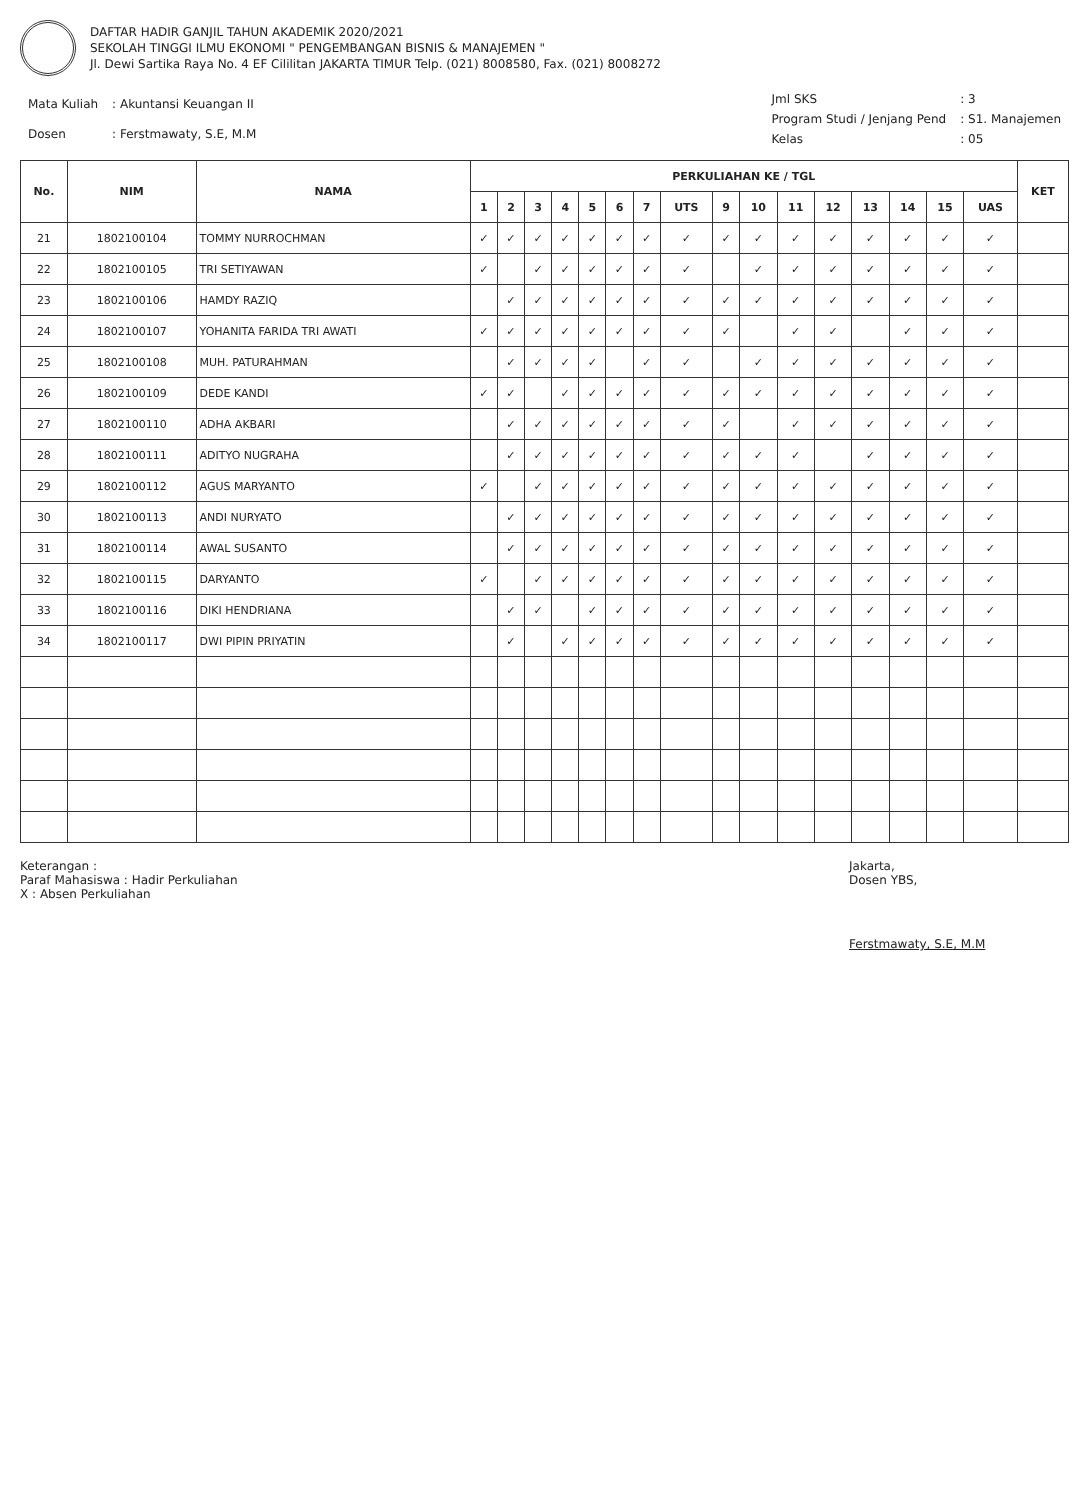DAFTAR HADIR GANJIL TAHUN AKADEMIK 2020/2021
SEKOLAH TINGGI ILMU EKONOMI " PENGEMBANGAN BISNIS & MANAJEMEN "
Jl. Dewi Sartika Raya No. 4 EF Cililitan JAKARTA TIMUR Telp. (021) 8008580, Fax. (021) 8008272
| Mata Kuliah | : Akuntansi Keuangan II |
| Dosen | : Ferstmawaty, S.E, M.M |
| Jml SKS | : 3 |
| Program Studi / Jenjang Pend | : S1. Manajemen |
| Kelas | : 05 |
| No. | NIM | NAMA | PERKULIAHAN KE / TGL | | | | | | | | | | | | | | | | KET |
| --- | --- | --- | --- | --- | --- | --- | --- | --- | --- | --- | --- | --- | --- | --- | --- | --- | --- | --- | --- |
| | | | 1 | 2 | 3 | 4 | 5 | 6 | 7 | UTS | 9 | 10 | 11 | 12 | 13 | 14 | 15 | UAS | |
| 21 | 1802100104 | TOMMY NURROCHMAN | ✓ | ✓ | ✓ | ✓ | ✓ | ✓ | ✓ | ✓ | ✓ | ✓ | ✓ | ✓ | ✓ | ✓ | ✓ | ✓ | |
| 22 | 1802100105 | TRI SETIYAWAN | ✓ | | ✓ | ✓ | ✓ | ✓ | ✓ | ✓ | | ✓ | ✓ | ✓ | ✓ | ✓ | ✓ | ✓ | |
| 23 | 1802100106 | HAMDY RAZIQ | | ✓ | ✓ | ✓ | ✓ | ✓ | ✓ | ✓ | ✓ | ✓ | ✓ | ✓ | ✓ | ✓ | ✓ | ✓ | |
| 24 | 1802100107 | YOHANITA FARIDA TRI AWATI | ✓ | ✓ | ✓ | ✓ | ✓ | ✓ | ✓ | ✓ | ✓ | | ✓ | ✓ | | ✓ | ✓ | ✓ | |
| 25 | 1802100108 | MUH. PATURAHMAN | | ✓ | ✓ | ✓ | ✓ | | ✓ | ✓ | | ✓ | ✓ | ✓ | ✓ | ✓ | ✓ | ✓ | |
| 26 | 1802100109 | DEDE KANDI | ✓ | ✓ | | ✓ | ✓ | ✓ | ✓ | ✓ | ✓ | ✓ | ✓ | ✓ | ✓ | ✓ | ✓ | ✓ | |
| 27 | 1802100110 | ADHA AKBARI | | ✓ | ✓ | ✓ | ✓ | ✓ | ✓ | ✓ | ✓ | | ✓ | ✓ | ✓ | ✓ | ✓ | ✓ | |
| 28 | 1802100111 | ADITYO NUGRAHA | | ✓ | ✓ | ✓ | ✓ | ✓ | ✓ | ✓ | ✓ | ✓ | ✓ | | ✓ | ✓ | ✓ | ✓ | |
| 29 | 1802100112 | AGUS MARYANTO | ✓ | | ✓ | ✓ | ✓ | ✓ | ✓ | ✓ | ✓ | ✓ | ✓ | ✓ | ✓ | ✓ | ✓ | ✓ | |
| 30 | 1802100113 | ANDI NURYATO | | ✓ | ✓ | ✓ | ✓ | ✓ | ✓ | ✓ | ✓ | ✓ | ✓ | ✓ | ✓ | ✓ | ✓ | ✓ | |
| 31 | 1802100114 | AWAL SUSANTO | | ✓ | ✓ | ✓ | ✓ | ✓ | ✓ | ✓ | ✓ | ✓ | ✓ | ✓ | ✓ | ✓ | ✓ | ✓ | |
| 32 | 1802100115 | DARYANTO | ✓ | | ✓ | ✓ | ✓ | ✓ | ✓ | ✓ | ✓ | ✓ | ✓ | ✓ | ✓ | ✓ | ✓ | ✓ | |
| 33 | 1802100116 | DIKI HENDRIANA | | ✓ | ✓ | | ✓ | ✓ | ✓ | ✓ | ✓ | ✓ | ✓ | ✓ | ✓ | ✓ | ✓ | ✓ | |
| 34 | 1802100117 | DWI PIPIN PRIYATIN | | ✓ | | ✓ | ✓ | ✓ | ✓ | ✓ | ✓ | ✓ | ✓ | ✓ | ✓ | ✓ | ✓ | ✓ | |
Keterangan :
Paraf Mahasiswa : Hadir Perkuliahan
X : Absen Perkuliahan
Jakarta,
Dosen YBS,
Ferstmawaty, S.E, M.M